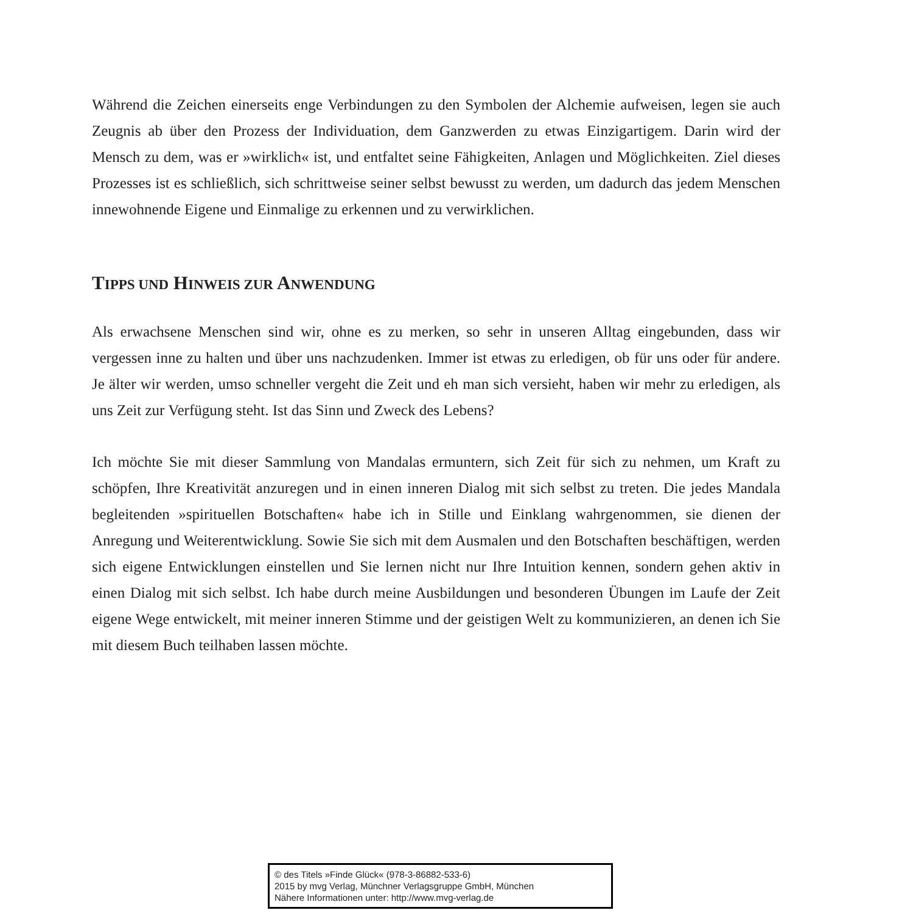Während die Zeichen einerseits enge Verbindungen zu den Symbolen der Alchemie aufweisen, legen sie auch Zeugnis ab über den Prozess der Individuation, dem Ganzwerden zu etwas Einzigartigem. Darin wird der Mensch zu dem, was er »wirklich« ist, und entfaltet seine Fähigkeiten, Anlagen und Möglichkeiten. Ziel dieses Prozesses ist es schließlich, sich schrittweise seiner selbst bewusst zu werden, um dadurch das jedem Menschen innewohnende Eigene und Einmalige zu erkennen und zu verwirklichen.
TIPPS UND HINWEIS ZUR ANWENDUNG
Als erwachsene Menschen sind wir, ohne es zu merken, so sehr in unseren Alltag eingebunden, dass wir vergessen inne zu halten und über uns nachzudenken. Immer ist etwas zu erledigen, ob für uns oder für andere. Je älter wir werden, umso schneller vergeht die Zeit und eh man sich versieht, haben wir mehr zu erledigen, als uns Zeit zur Verfügung steht. Ist das Sinn und Zweck des Lebens?
Ich möchte Sie mit dieser Sammlung von Mandalas ermuntern, sich Zeit für sich zu nehmen, um Kraft zu schöpfen, Ihre Kreativität anzuregen und in einen inneren Dialog mit sich selbst zu treten. Die jedes Mandala begleitenden »spirituellen Botschaften« habe ich in Stille und Einklang wahrgenommen, sie dienen der Anregung und Weiterentwicklung. Sowie Sie sich mit dem Ausmalen und den Botschaften beschäftigen, werden sich eigene Entwicklungen einstellen und Sie lernen nicht nur Ihre Intuition kennen, sondern gehen aktiv in einen Dialog mit sich selbst. Ich habe durch meine Ausbildungen und besonderen Übungen im Laufe der Zeit eigene Wege entwickelt, mit meiner inneren Stimme und der geistigen Welt zu kommunizieren, an denen ich Sie mit diesem Buch teilhaben lassen möchte.
© des Titels »Finde Glück« (978-3-86882-533-6)
2015 by mvg Verlag, Münchner Verlagsgruppe GmbH, München
Nähere Informationen unter: http://www.mvg-verlag.de